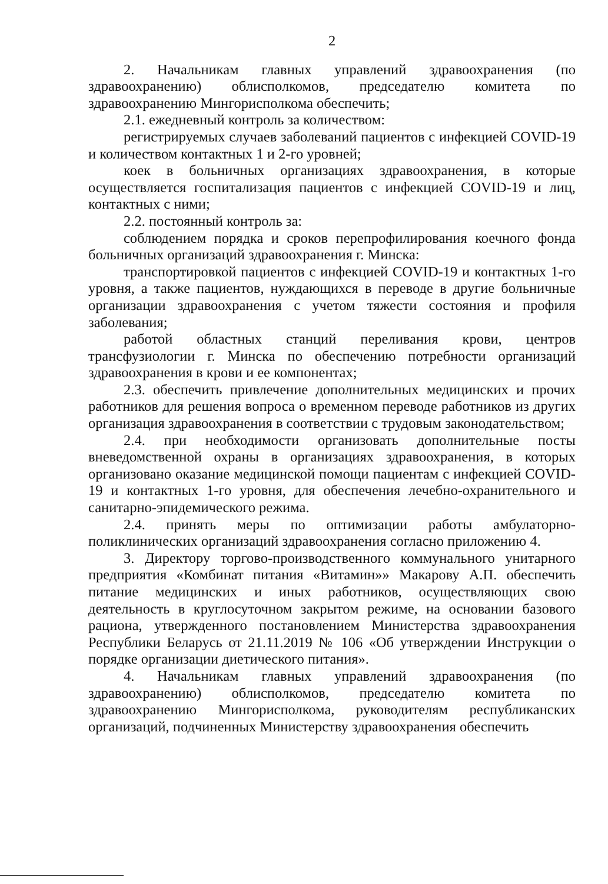2
2. Начальникам главных управлений здравоохранения (по здравоохранению) облисполкомов, председателю комитета по здравоохранению Мингорисполкома обеспечить;
2.1. ежедневный контроль за количеством:
регистрируемых случаев заболеваний пациентов с инфекцией COVID-19 и количеством контактных 1 и 2-го уровней;
коек в больничных организациях здравоохранения, в которые осуществляется госпитализация пациентов с инфекцией COVID-19 и лиц, контактных с ними;
2.2. постоянный контроль за:
соблюдением порядка и сроков перепрофилирования коечного фонда больничных организаций здравоохранения г. Минска:
транспортировкой пациентов с инфекцией COVID-19 и контактных 1-го уровня, а также пациентов, нуждающихся в переводе в другие больничные организации здравоохранения с учетом тяжести состояния и профиля заболевания;
работой областных станций переливания крови, центров трансфузиологии г. Минска по обеспечению потребности организаций здравоохранения в крови и ее компонентах;
2.3. обеспечить привлечение дополнительных медицинских и прочих работников для решения вопроса о временном переводе работников из других организация здравоохранения в соответствии с трудовым законодательством;
2.4. при необходимости организовать дополнительные посты вневедомственной охраны в организациях здравоохранения, в которых организовано оказание медицинской помощи пациентам с инфекцией COVID-19 и контактных 1-го уровня, для обеспечения лечебно-охранительного и санитарно-эпидемического режима.
2.4. принять меры по оптимизации работы амбулаторно-поликлинических организаций здравоохранения согласно приложению 4.
3. Директору торгово-производственного коммунального унитарного предприятия «Комбинат питания «Витамин»» Макарову А.П. обеспечить питание медицинских и иных работников, осуществляющих свою деятельность в круглосуточном закрытом режиме, на основании базового рациона, утвержденного постановлением Министерства здравоохранения Республики Беларусь от 21.11.2019 № 106 «Об утверждении Инструкции о порядке организации диетического питания».
4. Начальникам главных управлений здравоохранения (по здравоохранению) облисполкомов, председателю комитета по здравоохранению Мингорисполкома, руководителям республиканских организаций, подчиненных Министерству здравоохранения обеспечить